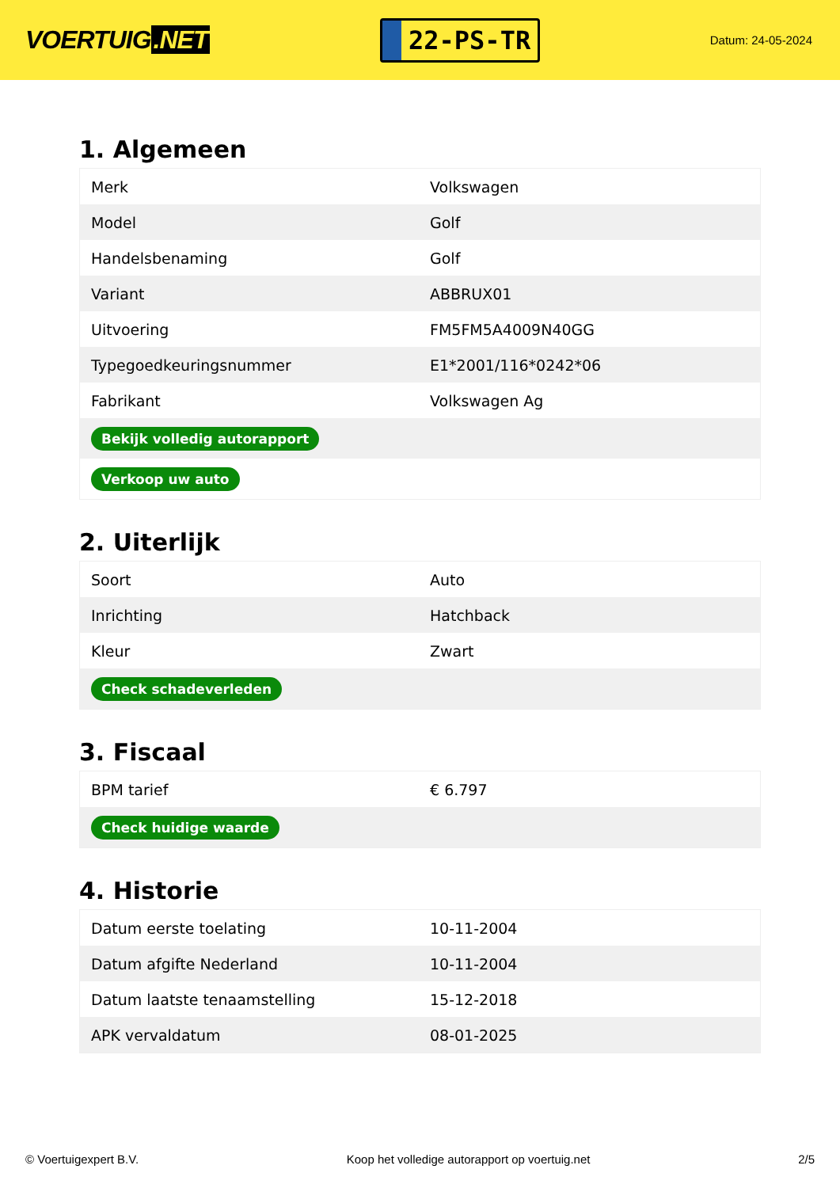VOERTUIG.NET
22-PS-TR
Datum: 24-05-2024
1. Algemeen
| Merk | Volkswagen |
| Model | Golf |
| Handelsbenaming | Golf |
| Variant | ABBRUX01 |
| Uitvoering | FM5FM5A4009N40GG |
| Typegoedkeuringsnummer | E1*2001/116*0242*06 |
| Fabrikant | Volkswagen Ag |
| Bekijk volledig autorapport | |
| Verkoop uw auto | |
2. Uiterlijk
| Soort | Auto |
| Inrichting | Hatchback |
| Kleur | Zwart |
| Check schadeverleden | |
3. Fiscaal
| BPM tarief | € 6.797 |
| Check huidige waarde | |
4. Historie
| Datum eerste toelating | 10-11-2004 |
| Datum afgifte Nederland | 10-11-2004 |
| Datum laatste tenaamstelling | 15-12-2018 |
| APK vervaldatum | 08-01-2025 |
© Voertuigexpert B.V. Koop het volledige autorapport op voertuig.net 2/5